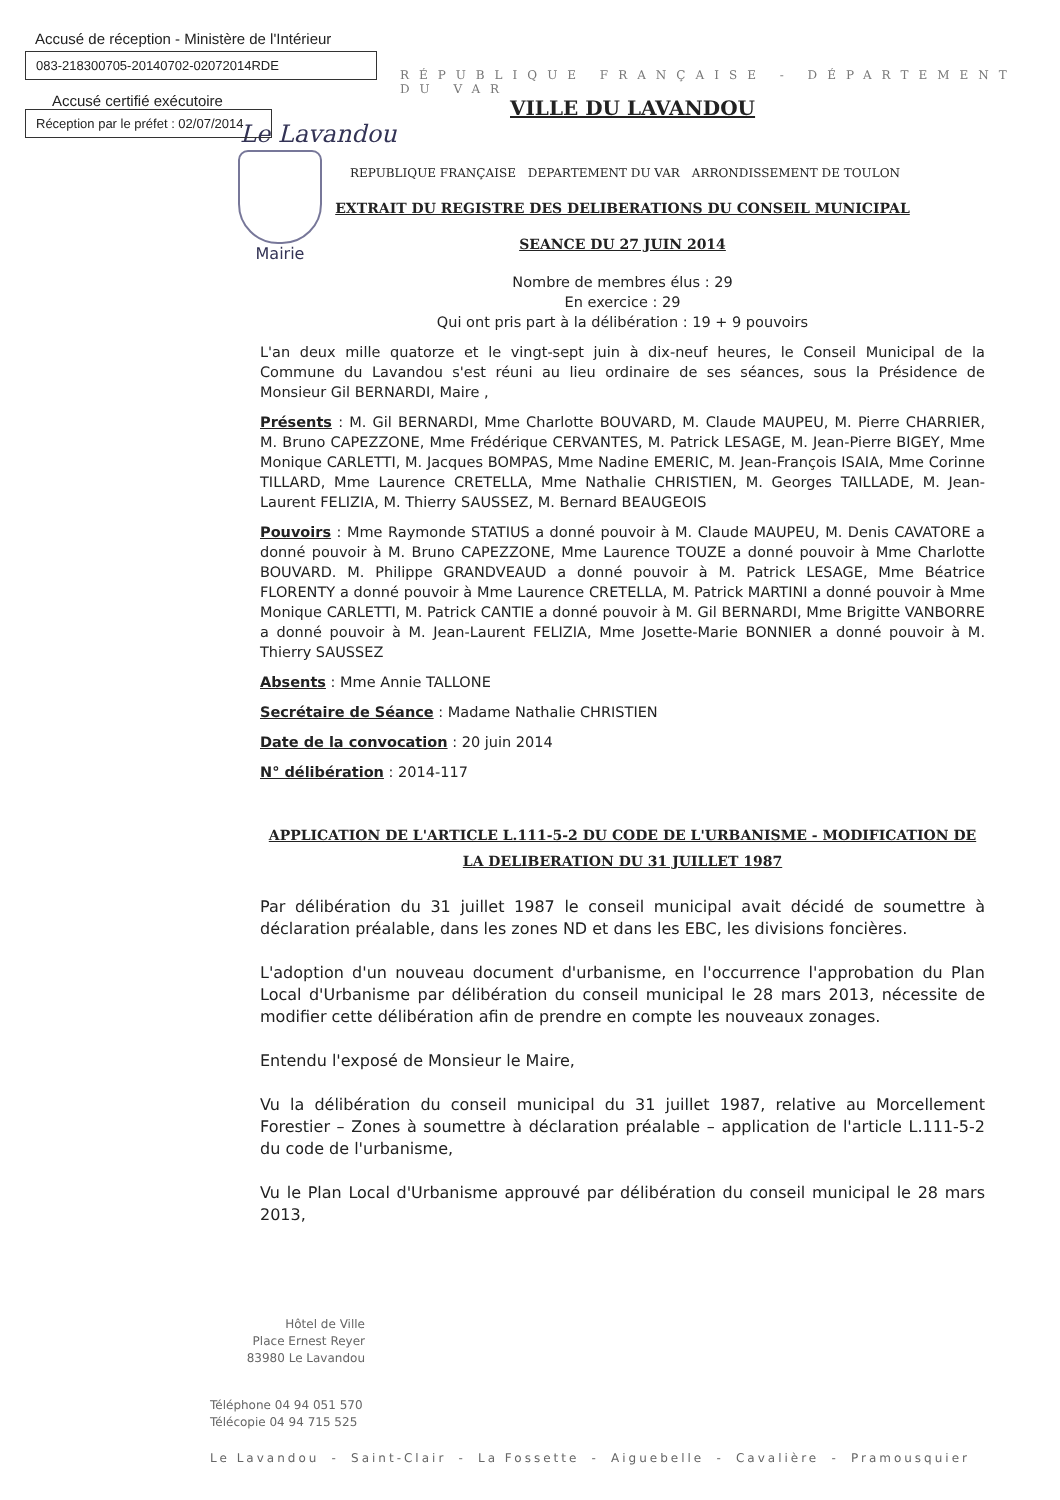Accusé de réception - Ministère de l'Intérieur
083-218300705-20140702-02072014RDE
Accusé certifié exécutoire
Réception par le préfet : 02/07/2014
RÉPUBLIQUE FRANÇAISE - DÉPARTEMENT DU VAR
VILLE DU LAVANDOU
Le Lavandou
REPUBLIQUE FRANÇAISE DEPARTEMENT DU VAR ARRONDISSEMENT DE TOULON
Mairie
EXTRAIT DU REGISTRE DES DELIBERATIONS DU CONSEIL MUNICIPAL
SEANCE DU 27 JUIN 2014
Nombre de membres élus : 29
En exercice : 29
Qui ont pris part à la délibération : 19 + 9 pouvoirs
L'an deux mille quatorze et le vingt-sept juin à dix-neuf heures, le Conseil Municipal de la Commune du Lavandou s'est réuni au lieu ordinaire de ses séances, sous la Présidence de Monsieur Gil BERNARDI, Maire ,
Présents : M. Gil BERNARDI, Mme Charlotte BOUVARD, M. Claude MAUPEU, M. Pierre CHARRIER, M. Bruno CAPEZZONE, Mme Frédérique CERVANTES, M. Patrick LESAGE, M. Jean-Pierre BIGEY, Mme Monique CARLETTI, M. Jacques BOMPAS, Mme Nadine EMERIC, M. Jean-François ISAIA, Mme Corinne TILLARD, Mme Laurence CRETELLA, Mme Nathalie CHRISTIEN, M. Georges TAILLADE, M. Jean-Laurent FELIZIA, M. Thierry SAUSSEZ, M. Bernard BEAUGEOIS
Pouvoirs : Mme Raymonde STATIUS a donné pouvoir à M. Claude MAUPEU, M. Denis CAVATORE a donné pouvoir à M. Bruno CAPEZZONE, Mme Laurence TOUZE a donné pouvoir à Mme Charlotte BOUVARD. M. Philippe GRANDVEAUD a donné pouvoir à M. Patrick LESAGE, Mme Béatrice FLORENTY a donné pouvoir à Mme Laurence CRETELLA, M. Patrick MARTINI a donné pouvoir à Mme Monique CARLETTI, M. Patrick CANTIE a donné pouvoir à M. Gil BERNARDI, Mme Brigitte VANBORRE a donné pouvoir à M. Jean-Laurent FELIZIA, Mme Josette-Marie BONNIER a donné pouvoir à M. Thierry SAUSSEZ
Absents : Mme Annie TALLONE
Secrétaire de Séance : Madame Nathalie CHRISTIEN
Date de la convocation : 20 juin 2014
N° délibération : 2014-117
APPLICATION DE L'ARTICLE L.111-5-2 DU CODE DE L'URBANISME - MODIFICATION DE LA DELIBERATION DU 31 JUILLET 1987
Par délibération du 31 juillet 1987 le conseil municipal avait décidé de soumettre à déclaration préalable, dans les zones ND et dans les EBC, les divisions foncières.
L'adoption d'un nouveau document d'urbanisme, en l'occurrence l'approbation du Plan Local d'Urbanisme par délibération du conseil municipal le 28 mars 2013, nécessite de modifier cette délibération afin de prendre en compte les nouveaux zonages.
Entendu l'exposé de Monsieur le Maire,
Vu la délibération du conseil municipal du 31 juillet 1987, relative au Morcellement Forestier – Zones à soumettre à déclaration préalable – application de l'article L.111-5-2 du code de l'urbanisme,
Vu le Plan Local d'Urbanisme approuvé par délibération du conseil municipal le 28 mars 2013,
Hôtel de Ville
Place Ernest Reyer
83980 Le Lavandou
Téléphone 04 94 051 570
Télécopie 04 94 715 525
Le Lavandou - Saint-Clair - La Fossette - Aiguebelle - Cavalière - Pramousquier